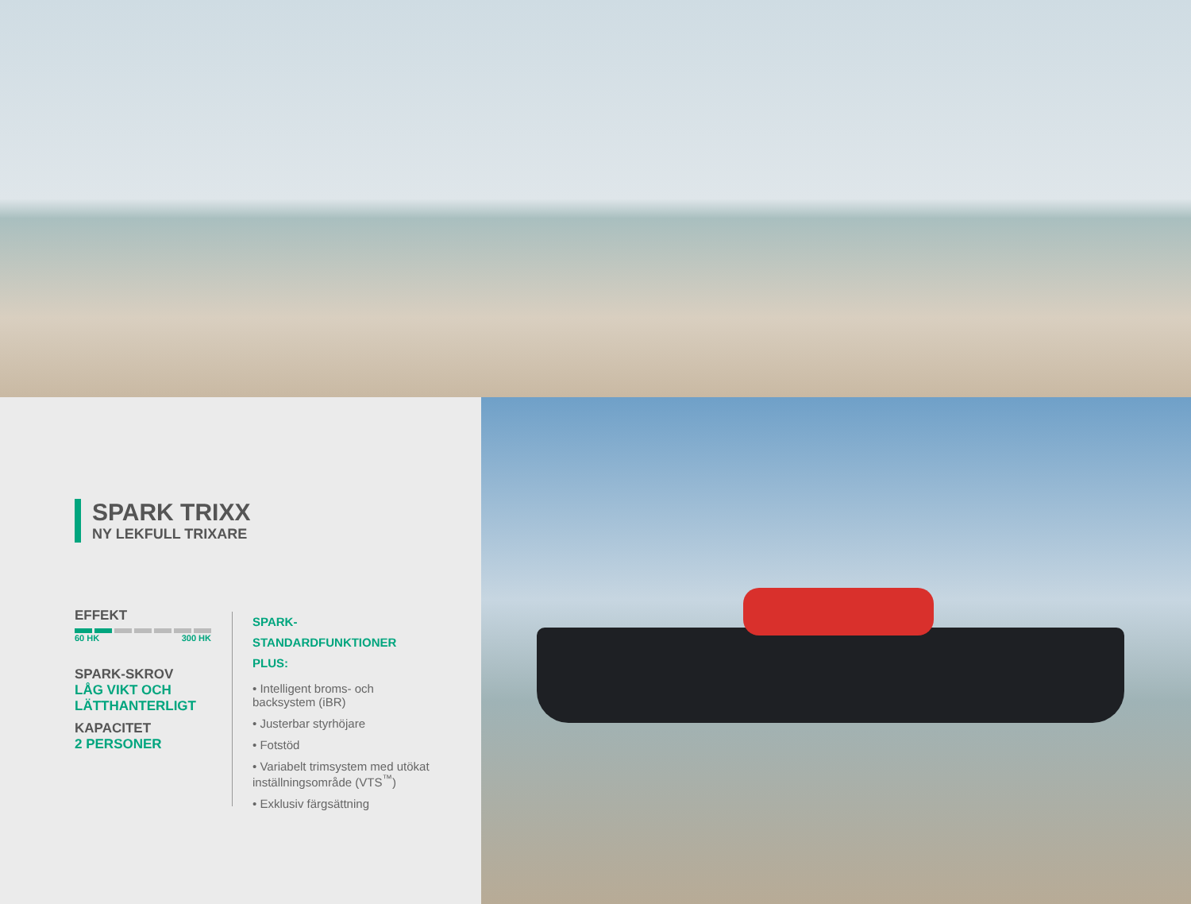SPARK TRIXX
NY LEKFULL TRIXARE
EFFEKT
60 HK 300 HK
SPARK-SKROV
LÅG VIKT OCH LÄTTHANTERLIGT
KAPACITET
2 PERSONER
SPARK-STANDARDFUNKTIONER
PLUS:
• Intelligent broms- och backsystem (iBR)
• Justerbar styrhöjare
• Fotstöd
• Variabelt trimsystem med utökat inställningsområde (VTS<sup>™</sup>)
• Exklusiv färgsättning